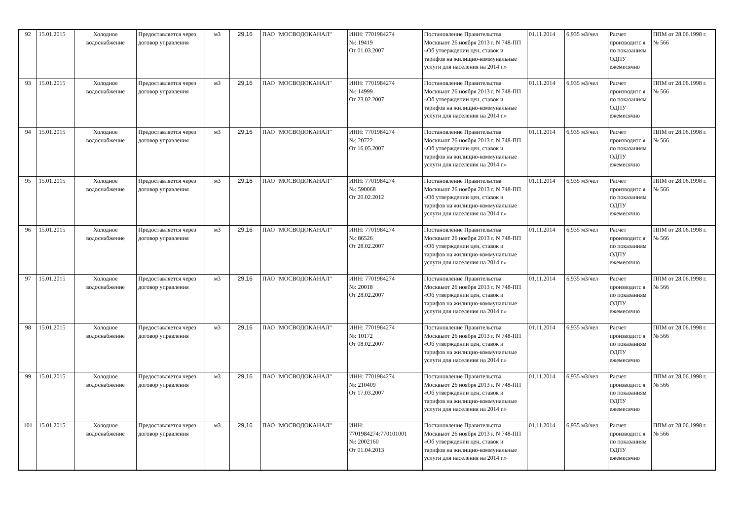| 92 | 15.01.2015 | Холодное водоснабжение | Предоставляется через договор управления | м3 | 29,16 | ПАО "МОСВОДОКАНАЛ" | ИНН: 7701984274 №: 19419 От 01.03.2007 | Постановление Правительства Москвыот 26 ноября 2013 г. N 748-ПП «Об утверждении цен, ставок и тарифов на жилищно-коммунальные услуги для населения на 2014 г.» | 01.11.2014 | 6,935 м3/чел | Расчет производитс я по показаниям ОДПУ ежемесячно | ППМ от 28.06.1998 г. № 566 |
| 93 | 15.01.2015 | Холодное водоснабжение | Предоставляется через договор управления | м3 | 29,16 | ПАО "МОСВОДОКАНАЛ" | ИНН: 7701984274 №: 14999 От 23.02.2007 | Постановление Правительства Москвыот 26 ноября 2013 г. N 748-ПП «Об утверждении цен, ставок и тарифов на жилищно-коммунальные услуги для населения на 2014 г.» | 01.11.2014 | 6,935 м3/чел | Расчет производитс я по показаниям ОДПУ ежемесячно | ППМ от 28.06.1998 г. № 566 |
| 94 | 15.01.2015 | Холодное водоснабжение | Предоставляется через договор управления | м3 | 29,16 | ПАО "МОСВОДОКАНАЛ" | ИНН: 7701984274 №: 20722 От 16.05.2007 | Постановление Правительства Москвыот 26 ноября 2013 г. N 748-ПП «Об утверждении цен, ставок и тарифов на жилищно-коммунальные услуги для населения на 2014 г.» | 01.11.2014 | 6,935 м3/чел | Расчет производитс я по показаниям ОДПУ ежемесячно | ППМ от 28.06.1998 г. № 566 |
| 95 | 15.01.2015 | Холодное водоснабжение | Предоставляется через договор управления | м3 | 29,16 | ПАО "МОСВОДОКАНАЛ" | ИНН: 7701984274 №: 590068 От 20.02.2012 | Постановление Правительства Москвыот 26 ноября 2013 г. N 748-ПП «Об утверждении цен, ставок и тарифов на жилищно-коммунальные услуги для населения на 2014 г.» | 01.11.2014 | 6,935 м3/чел | Расчет производитс я по показаниям ОДПУ ежемесячно | ППМ от 28.06.1998 г. № 566 |
| 96 | 15.01.2015 | Холодное водоснабжение | Предоставляется через договор управления | м3 | 29,16 | ПАО "МОСВОДОКАНАЛ" | ИНН: 7701984274 №: 86526 От 28.02.2007 | Постановление Правительства Москвыот 26 ноября 2013 г. N 748-ПП «Об утверждении цен, ставок и тарифов на жилищно-коммунальные услуги для населения на 2014 г.» | 01.11.2014 | 6,935 м3/чел | Расчет производитс я по показаниям ОДПУ ежемесячно | ППМ от 28.06.1998 г. № 566 |
| 97 | 15.01.2015 | Холодное водоснабжение | Предоставляется через договор управления | м3 | 29,16 | ПАО "МОСВОДОКАНАЛ" | ИНН: 7701984274 №: 20018 От 28.02.2007 | Постановление Правительства Москвыот 26 ноября 2013 г. N 748-ПП «Об утверждении цен, ставок и тарифов на жилищно-коммунальные услуги для населения на 2014 г.» | 01.11.2014 | 6,935 м3/чел | Расчет производитс я по показаниям ОДПУ ежемесячно | ППМ от 28.06.1998 г. № 566 |
| 98 | 15.01.2015 | Холодное водоснабжение | Предоставляется через договор управления | м3 | 29,16 | ПАО "МОСВОДОКАНАЛ" | ИНН: 7701984274 №: 10172 От 08.02.2007 | Постановление Правительства Москвыот 26 ноября 2013 г. N 748-ПП «Об утверждении цен, ставок и тарифов на жилищно-коммунальные услуги для населения на 2014 г.» | 01.11.2014 | 6,935 м3/чел | Расчет производитс я по показаниям ОДПУ ежемесячно | ППМ от 28.06.1998 г. № 566 |
| 99 | 15.01.2015 | Холодное водоснабжение | Предоставляется через договор управления | м3 | 29,16 | ПАО "МОСВОДОКАНАЛ" | ИНН: 7701984274 №: 210409 От 17.03.2007 | Постановление Правительства Москвыот 26 ноября 2013 г. N 748-ПП «Об утверждении цен, ставок и тарифов на жилищно-коммунальные услуги для населения на 2014 г.» | 01.11.2014 | 6,935 м3/чел | Расчет производитс я по показаниям ОДПУ ежемесячно | ППМ от 28.06.1998 г. № 566 |
| 101 | 15.01.2015 | Холодное водоснабжение | Предоставляется через договор управления | м3 | 29,16 | ПАО "МОСВОДОКАНАЛ" | ИНН: 7701984274:770101001 №: 2002160 От 01.04.2013 | Постановление Правительства Москвыот 26 ноября 2013 г. N 748-ПП «Об утверждении цен, ставок и тарифов на жилищно-коммунальные услуги для населения на 2014 г.» | 01.11.2014 | 6,935 м3/чел | Расчет производитс я по показаниям ОДПУ ежемесячно | ППМ от 28.06.1998 г. № 566 |